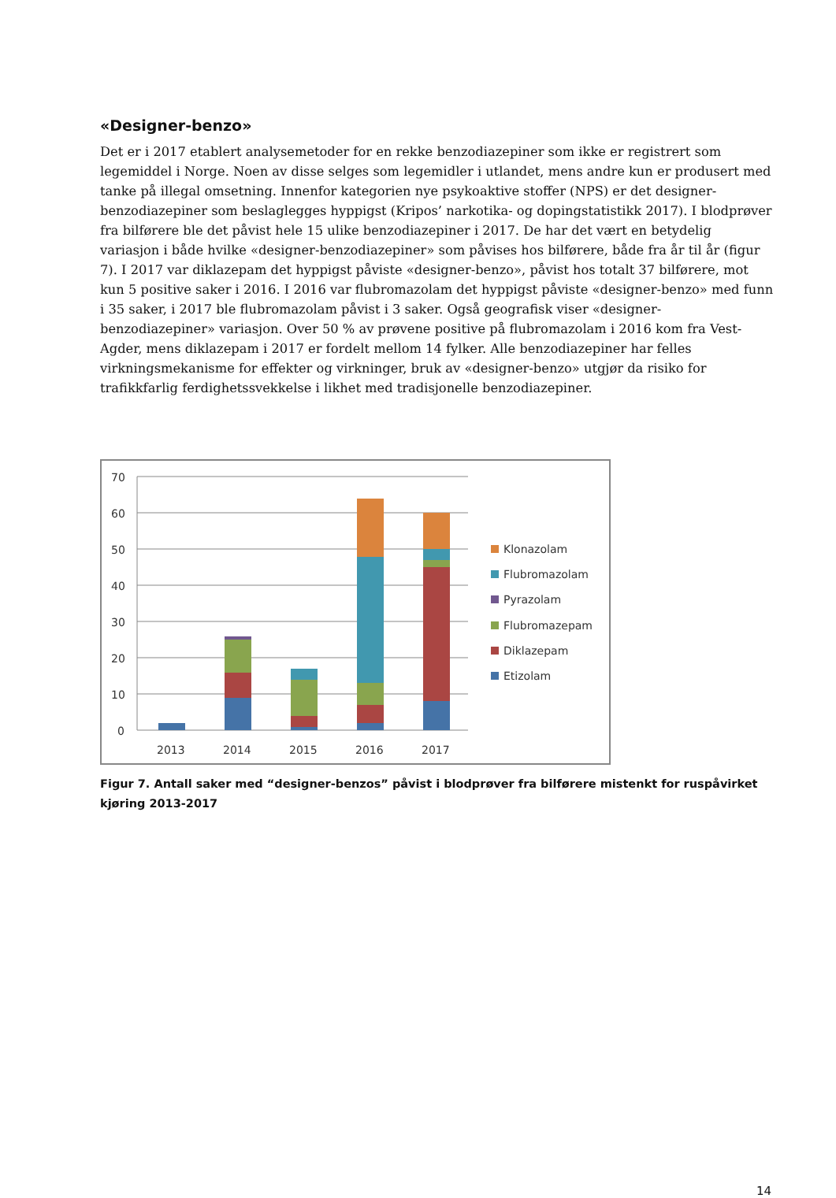«Designer-benzo»
Det er i 2017 etablert analysemetoder for en rekke benzodiazepiner som ikke er registrert som legemiddel i Norge. Noen av disse selges som legemidler i utlandet, mens andre kun er produsert med tanke på illegal omsetning. Innenfor kategorien nye psykoaktive stoffer (NPS) er det designer-benzodiazepiner som beslaglegges hyppigst (Kripos’ narkotika- og dopingstatistikk 2017). I blodprøver fra bilførere ble det påvist hele 15 ulike benzodiazepiner i 2017. De har det vært en betydelig variasjon i både hvilke «designer-benzodiazepiner» som påvises hos bilførere, både fra år til år (figur 7). I 2017 var diklazepam det hyppigst påviste «designer-benzo», påvist hos totalt 37 bilførere, mot kun 5 positive saker i 2016. I 2016 var flubromazolam det hyppigst påviste «designer-benzo» med funn i 35 saker, i 2017 ble flubromazolam påvist i 3 saker. Også geografisk viser «designer-benzodiazepiner» variasjon. Over 50 % av prøvene positive på flubromazolam i 2016 kom fra Vest-Agder, mens diklazepam i 2017 er fordelt mellom 14 fylker. Alle benzodiazepiner har felles virkningsmekanisme for effekter og virkninger, bruk av «designer-benzo» utgjør da risiko for trafikkfarlig ferdighetssvekkelse i likhet med tradisjonelle benzodiazepiner.
70
60
50
40
30
20
10
0
2013
2014
2015
2016
2017
Klonazolam
Flubromazolam
Pyrazolam
Flubromazepam
Diklazepam
Etizolam
Figur 7. Antall saker med “designer-benzos” påvist i blodprøver fra bilførere mistenkt for ruspåvirket kjøring 2013-2017
14